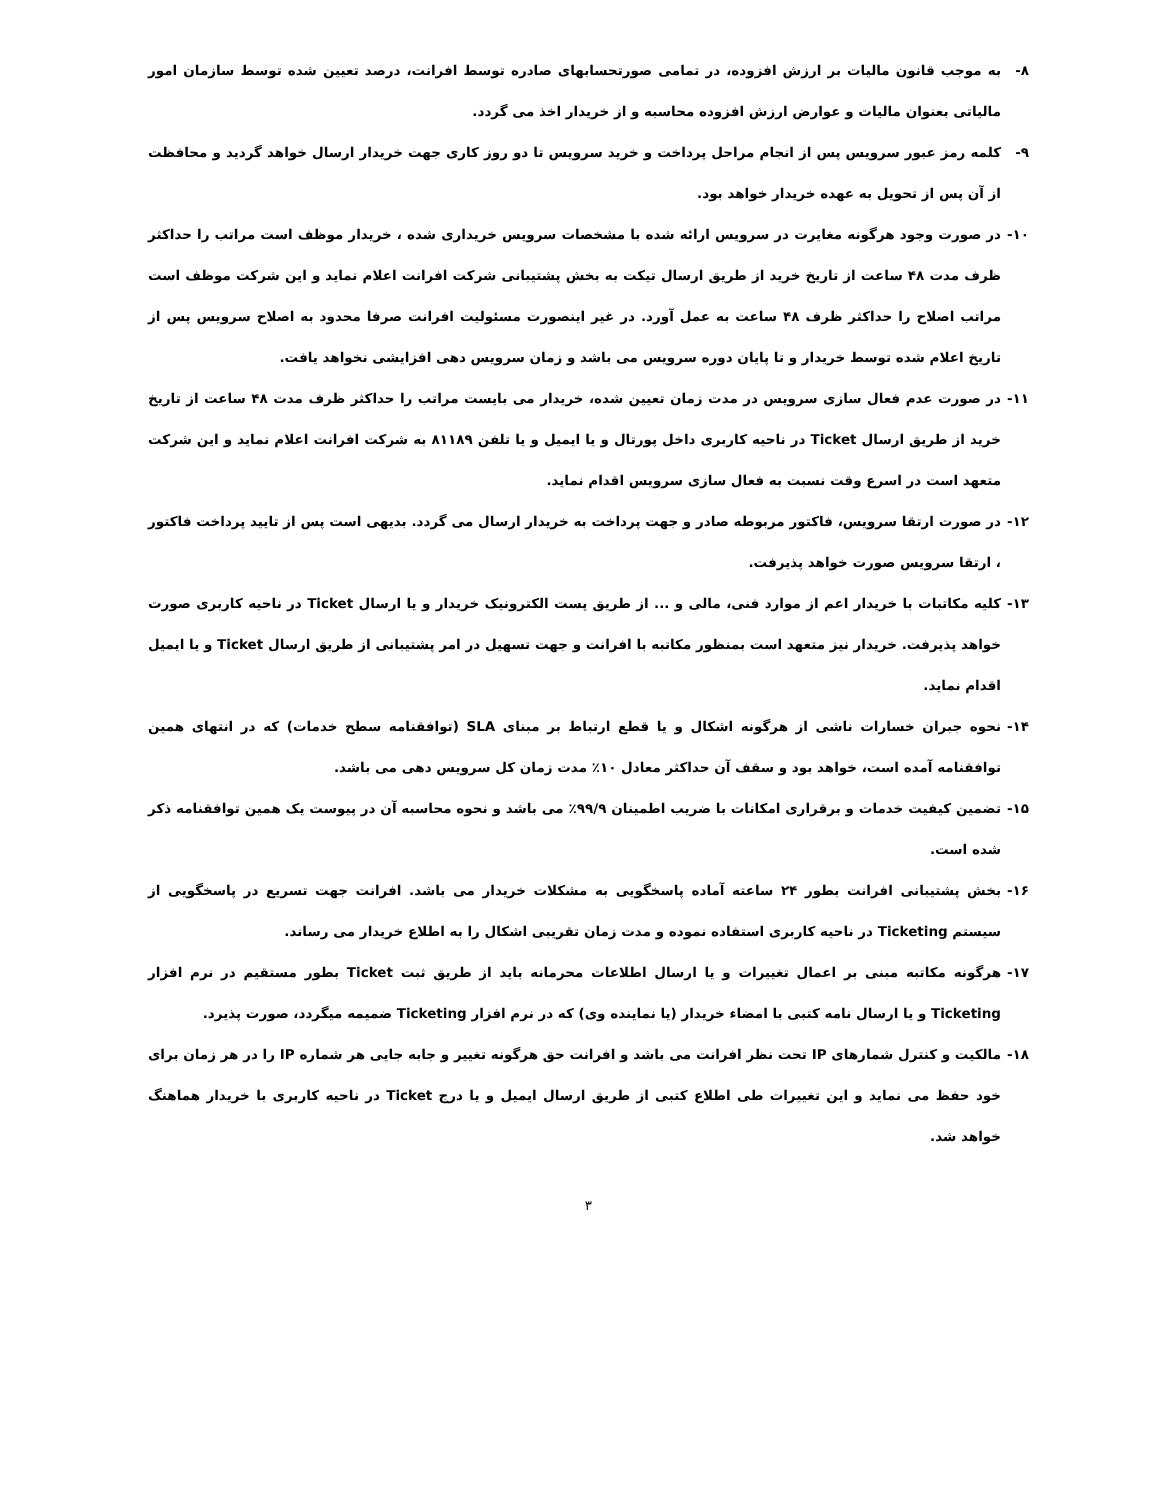۸- به موجب قانون مالیات بر ارزش افزوده، در تمامی صورتحسابهای صادره توسط افرانت، درصد تعیین شده توسط سازمان امور مالیاتی بعنوان مالیات و عوارض ارزش افزوده محاسبه و از خریدار اخذ می گردد.
۹- کلمه رمز عبور سرویس پس از انجام مراحل پرداخت و خرید سرویس تا دو روز کاری جهت خریدار ارسال خواهد گردید و محافظت از آن پس از تحویل به عهده خریدار خواهد بود.
۱۰- در صورت وجود هرگونه مغایرت در سرویس ارائه شده با مشخصات سرویس خریداری شده ، خریدار موظف است مراتب را حداکثر ظرف مدت ۴۸ ساعت از تاریخ خرید از طریق ارسال تیکت به بخش پشتیبانی شرکت افرانت اعلام نماید و این شرکت موظف است مراتب اصلاح را حداکثر ظرف ۴۸ ساعت به عمل آورد. در غیر اینصورت مسئولیت افرانت صرفا محدود به اصلاح سرویس پس از تاریخ اعلام شده توسط خریدار و تا پایان دوره سرویس می باشد و زمان سرویس دهی افزایشی نخواهد یافت.
۱۱- در صورت عدم فعال سازی سرویس در مدت زمان تعیین شده، خریدار می بایست مراتب را حداکثر ظرف مدت ۴۸ ساعت از تاریخ خرید از طریق ارسال Ticket در ناحیه کاربری داخل پورتال و یا ایمیل و یا تلفن ۸۱۱۸۹ به شرکت افرانت اعلام نماید و این شرکت متعهد است در اسرع وقت نسبت به فعال سازی سرویس اقدام نماید.
۱۲- در صورت ارتقا سرویس، فاکتور مربوطه صادر و جهت پرداخت به خریدار ارسال می گردد. بدیهی است پس از تایید پرداخت فاکتور ، ارتقا سرویس صورت خواهد پذیرفت.
۱۳- کلیه مکاتبات با خریدار اعم از موارد فنی، مالی و ... از طریق پست الکترونیک خریدار و یا ارسال Ticket در ناحیه کاربری صورت خواهد پذیرفت. خریدار نیز متعهد است بمنظور مکاتبه با افرانت و جهت تسهیل در امر پشتیبانی از طریق ارسال Ticket و یا ایمیل اقدام نماید.
۱۴- نحوه جبران خسارات ناشی از هرگونه اشکال و یا قطع ارتباط بر مبنای SLA (توافقنامه سطح خدمات) که در انتهای همین توافقنامه آمده است، خواهد بود و سقف آن حداکثر معادل ۱۰٪ مدت زمان کل سرویس دهی می باشد.
۱۵- تضمین کیفیت خدمات و برقراری امکانات با ضریب اطمینان ۹۹/۹٪ می باشد و نحوه محاسبه آن در پیوست یک همین توافقنامه ذکر شده است.
۱۶- بخش پشتیبانی افرانت بطور ۲۴ ساعته آماده پاسخگویی به مشکلات خریدار می باشد. افرانت جهت تسریع در پاسخگویی از سیستم Ticketing در ناحیه کاربری استفاده نموده و مدت زمان تقریبی اشکال را به اطلاع خریدار می رساند.
۱۷- هرگونه مکاتبه مبنی بر اعمال تغییرات و یا ارسال اطلاعات محرمانه باید از طریق ثبت Ticket بطور مستقیم در نرم افزار Ticketing و یا ارسال نامه کتبی با امضاء خریدار (یا نماینده وی) که در نرم افزار Ticketing ضمیمه میگردد، صورت پذیرد.
۱۸- مالکیت و کنترل شمارهای IP تحت نظر افرانت می باشد و افرانت حق هرگونه تغییر و جابه جایی هر شماره IP را در هر زمان برای خود حفظ می نماید و این تغییرات طی اطلاع کتبی از طریق ارسال ایمیل و یا درج Ticket در ناحیه کاربری با خریدار هماهنگ خواهد شد.
۳